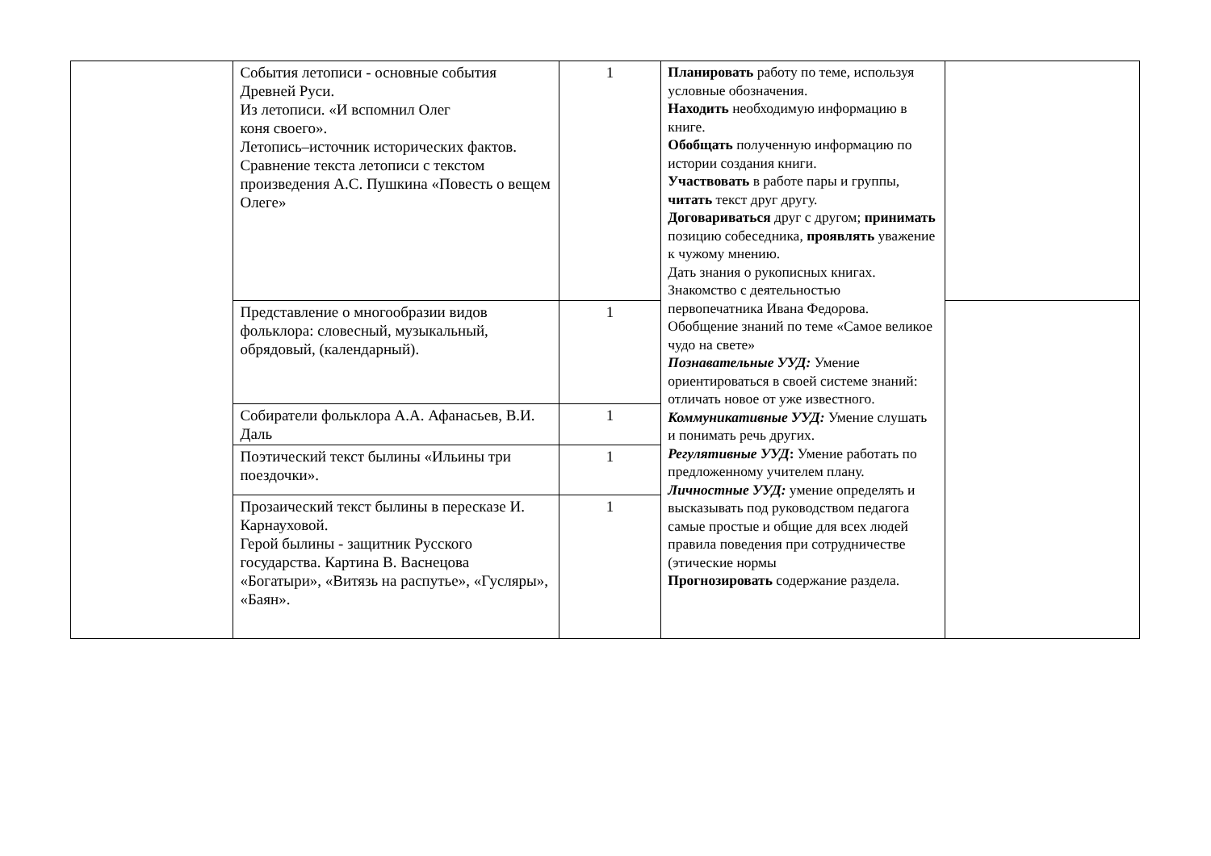| | События летописи - основные события Древней Руси. Из летописи. «И вспомнил Олег коня своего». Летопись–источник исторических фактов. Сравнение текста летописи с текстом произведения А.С. Пушкина «Повесть о вещем Олеге» | 1 | Планировать работу по теме, используя условные обозначения. Находить необходимую информацию в книге. Обобщать полученную информацию по истории создания книги. Участвовать в работе пары и группы, читать текст друг другу. Договариваться друг с другом; принимать позицию собеседника, проявлять уважение к чужому мнению. Дать знания о рукописных книгах. Знакомство с деятельностью первопечатника Ивана Федорова. Обобщение знаний по теме «Самое великое чудо на свете» Познавательные УУД: Умение ориентироваться в своей системе знаний: отличать новое от уже известного. Коммуникативные УУД: Умение слушать и понимать речь других. Регулятивные УУД : Умение работать по предложенному учителем плану. Личностные УУД: умение определять и высказывать под руководством педагога самые простые и общие для всех людей правила поведения при сотрудничестве (этические нормы Прогнозировать содержание раздела. | |
| | Представление о многообразии видов фольклора: словесный, музыкальный, обрядовый, (календарный). | 1 | | |
| | Собиратели фольклора А.А. Афанасьев, В.И. Даль | 1 | | |
| | Поэтический текст былины «Ильины три поездочки». | 1 | | |
| | Прозаический текст былины в пересказе И. Карнауховой. Герой былины - защитник Русского государства. Картина В. Васнецова «Богатыри», «Витязь на распутье», «Гусляры», «Баян». | 1 | | |